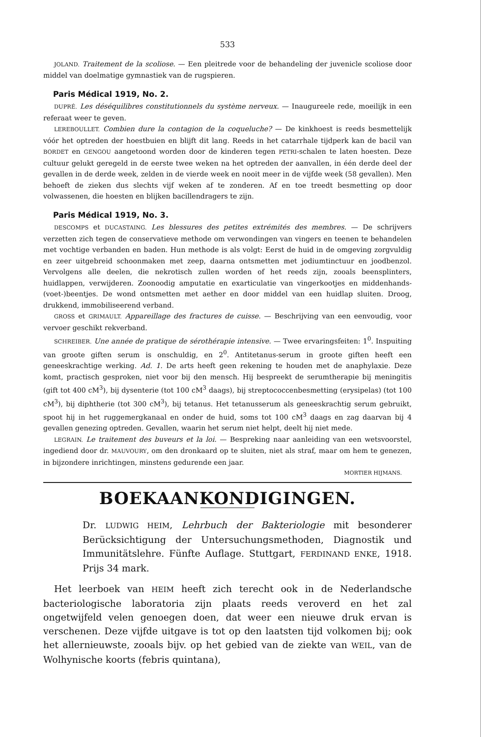533
JOLAND. Traitement de la scoliose. — Een pleitrede voor de behandeling der juvenicle scoliose door middel van doelmatige gymnastiek van de rugspieren.
Paris Médical 1919, No. 2.
DUPRÉ. Les déséquilibres constitutionnels du système nerveux. — Inaugureele rede, moeilijk in een referaat weer te geven.
LEREBOULLET. Combien dure la contagion de la coqueluche? — De kinkhoest is reeds besmettelijk vóór het optreden der hoestbuien en blijft dit lang. Reeds in het catarrhale tijdperk kan de bacil van BORDET en GENGOU aangetoond worden door de kinderen tegen PETRI-schalen te laten hoesten. Deze cultuur gelukt geregeld in de eerste twee weken na het optreden der aanvallen, in één derde deel der gevallen in de derde week, zelden in de vierde week en nooit meer in de vijfde week (58 gevallen). Men behoeft de zieken dus slechts vijf weken af te zonderen. Af en toe treedt besmetting op door volwassenen, die hoesten en blijken bacillendragers te zijn.
Paris Médical 1919, No. 3.
DESCOMPS et DUCASTAING. Les blessures des petites extrémités des membres. — De schrijvers verzetten zich tegen de conservatieve methode om verwondingen van vingers en teenen te behandelen met vochtige verbanden en baden. Hun methode is als volgt: Eerst de huid in de omgeving zorgvuldig en zeer uitgebreid schoonmaken met zeep, daarna ontsmetten met jodiumtinctuur en joodbenzol. Vervolgens alle deelen, die nekrotisch zullen worden of het reeds zijn, zooals beensplinters, huidlappen, verwijderen. Zoonoodig amputatie en exarticulatie van vingerkootjes en middenhands-(voet-)beentjes. De wond ontsmetten met aether en door middel van een huidlap sluiten. Droog, drukkend, immobiliseerend verband.
GROSS et GRIMAULT. Appareillage des fractures de cuisse. — Beschrijving van een eenvoudig, voor vervoer geschikt rekverband.
SCHREIBER. Une année de pratique de sérothérapie intensive. — Twee ervaringsfeiten: 1<sup>0</sup>. Inspuiting van groote giften serum is onschuldig, en 2<sup>0</sup>. Antitetanus-serum in groote giften heeft een geneeskrachtige werking. Ad. 1. De arts heeft geen rekening te houden met de anaphylaxie. Deze komt, practisch gesproken, niet voor bij den mensch. Hij bespreekt de serumtherapie bij meningitis (gift tot 400 cM<sup>3</sup>), bij dysenterie (tot 100 cM<sup>3</sup> daags), bij streptococcenbesmetting (erysipelas) (tot 100 cM<sup>3</sup>), bij diphtherie (tot 300 cM<sup>3</sup>), bij tetanus. Het tetanusserum als geneeskrachtig serum gebruikt, spoot hij in het ruggemergkanaal en onder de huid, soms tot 100 cM<sup>3</sup> daags en zag daarvan bij 4 gevallen genezing optreden. Gevallen, waarin het serum niet helpt, deelt hij niet mede.
LEGRAIN. Le traitement des buveurs et la loi. — Bespreking naar aanleiding van een wetsvoorstel, ingediend door dr. MAUVOURY, om den dronkaard op te sluiten, niet als straf, maar om hem te genezen, in bijzondere inrichtingen, minstens gedurende een jaar.
MORTIER HIJMANS.
BOEKAANKONDIGINGEN.
Dr. LUDWIG HEIM, Lehrbuch der Bakteriologie mit besonderer Berücksichtigung der Untersuchungsmethoden, Diagnostik und Immunitätslehre. Fünfte Auflage. Stuttgart, FERDINAND ENKE, 1918. Prijs 34 mark.
Het leerboek van HEIM heeft zich terecht ook in de Nederlandsche bacteriologische laboratoria zijn plaats reeds veroverd en het zal ongetwijfeld velen genoegen doen, dat weer een nieuwe druk ervan is verschenen. Deze vijfde uitgave is tot op den laatsten tijd volkomen bij; ook het allernieuwste, zooals bijv. op het gebied van de ziekte van WEIL, van de Wolhynische koorts (febris quintana),